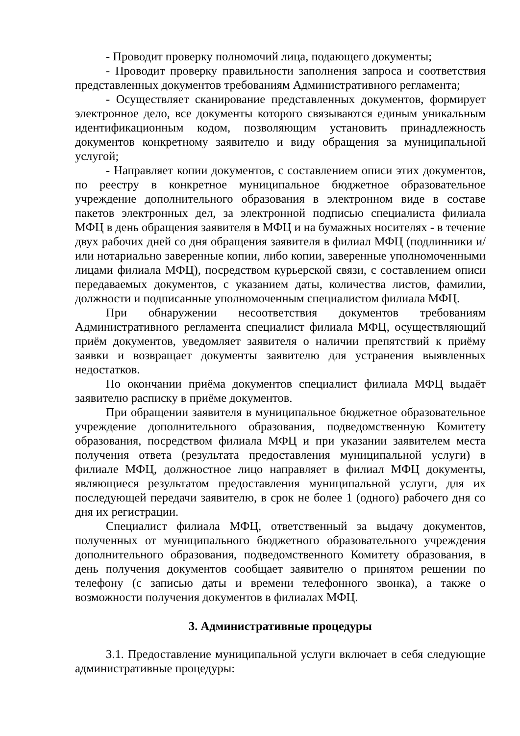- Проводит проверку полномочий лица, подающего документы;
- Проводит проверку правильности заполнения запроса и соответствия представленных документов требованиям Административного регламента;
- Осуществляет сканирование представленных документов, формирует электронное дело, все документы которого связываются единым уникальным идентификационным кодом, позволяющим установить принадлежность документов конкретному заявителю и виду обращения за муниципальной услугой;
- Направляет копии документов, с составлением описи этих документов, по реестру в конкретное муниципальное бюджетное образовательное учреждение дополнительного образования в электронном виде в составе пакетов электронных дел, за электронной подписью специалиста филиала МФЦ в день обращения заявителя в МФЦ и на бумажных носителях - в течение двух рабочих дней со дня обращения заявителя в филиал МФЦ (подлинники и/или нотариально заверенные копии, либо копии, заверенные уполномоченными лицами филиала МФЦ), посредством курьерской связи, с составлением описи передаваемых документов, с указанием даты, количества листов, фамилии, должности и подписанные уполномоченным специалистом филиала МФЦ.
При обнаружении несоответствия документов требованиям Административного регламента специалист филиала МФЦ, осуществляющий приём документов, уведомляет заявителя о наличии препятствий к приёму заявки и возвращает документы заявителю для устранения выявленных недостатков.
По окончании приёма документов специалист филиала МФЦ выдаёт заявителю расписку в приёме документов.
При обращении заявителя в муниципальное бюджетное образовательное учреждение дополнительного образования, подведомственную Комитету образования, посредством филиала МФЦ и при указании заявителем места получения ответа (результата предоставления муниципальной услуги) в филиале МФЦ, должностное лицо направляет в филиал МФЦ документы, являющиеся результатом предоставления муниципальной услуги, для их последующей передачи заявителю, в срок не более 1 (одного) рабочего дня со дня их регистрации.
Специалист филиала МФЦ, ответственный за выдачу документов, полученных от муниципального бюджетного образовательного учреждения дополнительного образования, подведомственного Комитету образования, в день получения документов сообщает заявителю о принятом решении по телефону (с записью даты и времени телефонного звонка), а также о возможности получения документов в филиалах МФЦ.
3. Административные процедуры
3.1. Предоставление муниципальной услуги включает в себя следующие административные процедуры: